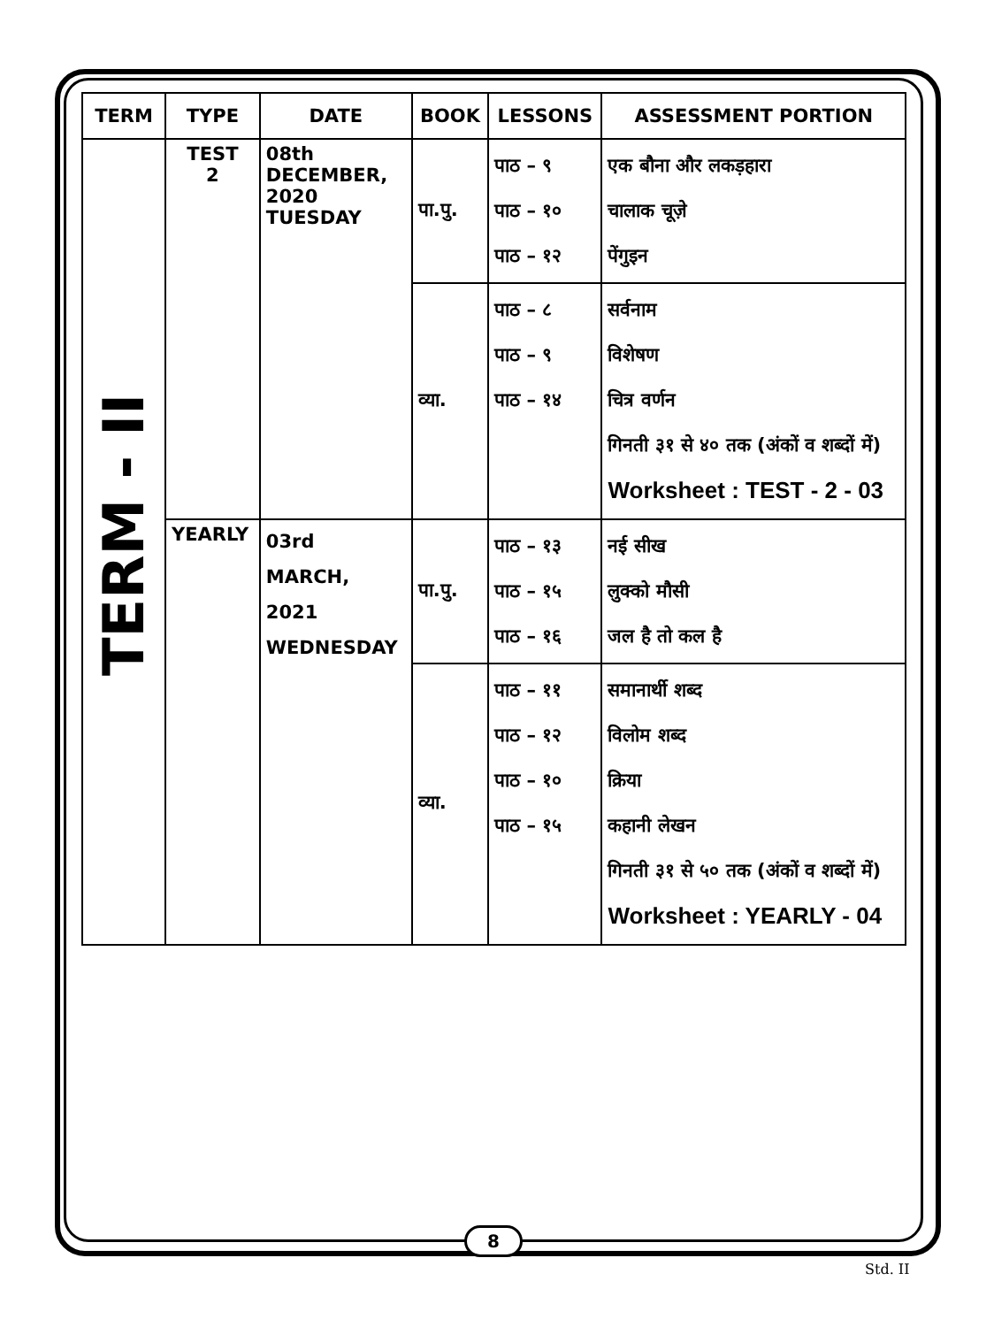| TERM | TYPE | DATE | BOOK | LESSONS | ASSESSMENT PORTION |
| --- | --- | --- | --- | --- | --- |
| TERM - II | TEST 2 | 08th DECEMBER, 2020 TUESDAY | पा.पु. | पाठ – ९ पाठ – १० पाठ – १२ | एक बौना और लकड़हारा चालाक चूज़े पेंगुइन |
| | | | व्या. | पाठ – ८ पाठ – ९ पाठ – १४ | सर्वनाम विशेषण चित्र वर्णन गिनती ३१ से ४० तक (अंकों व शब्दों में) Worksheet : TEST - 2 - 03 |
| | YEARLY | 03rd MARCH, 2021 WEDNESDAY | पा.पु. | पाठ – १३ पाठ – १५ पाठ – १६ | नई सीख लुक्को मौसी जल है तो कल है |
| | | | व्या. | पाठ – ११ पाठ – १२ पाठ – १० पाठ – १५ | समानार्थी शब्द विलोम शब्द क्रिया कहानी लेखन गिनती ३१ से ५० तक (अंकों व शब्दों में) Worksheet : YEARLY - 04 |
8
Std. II